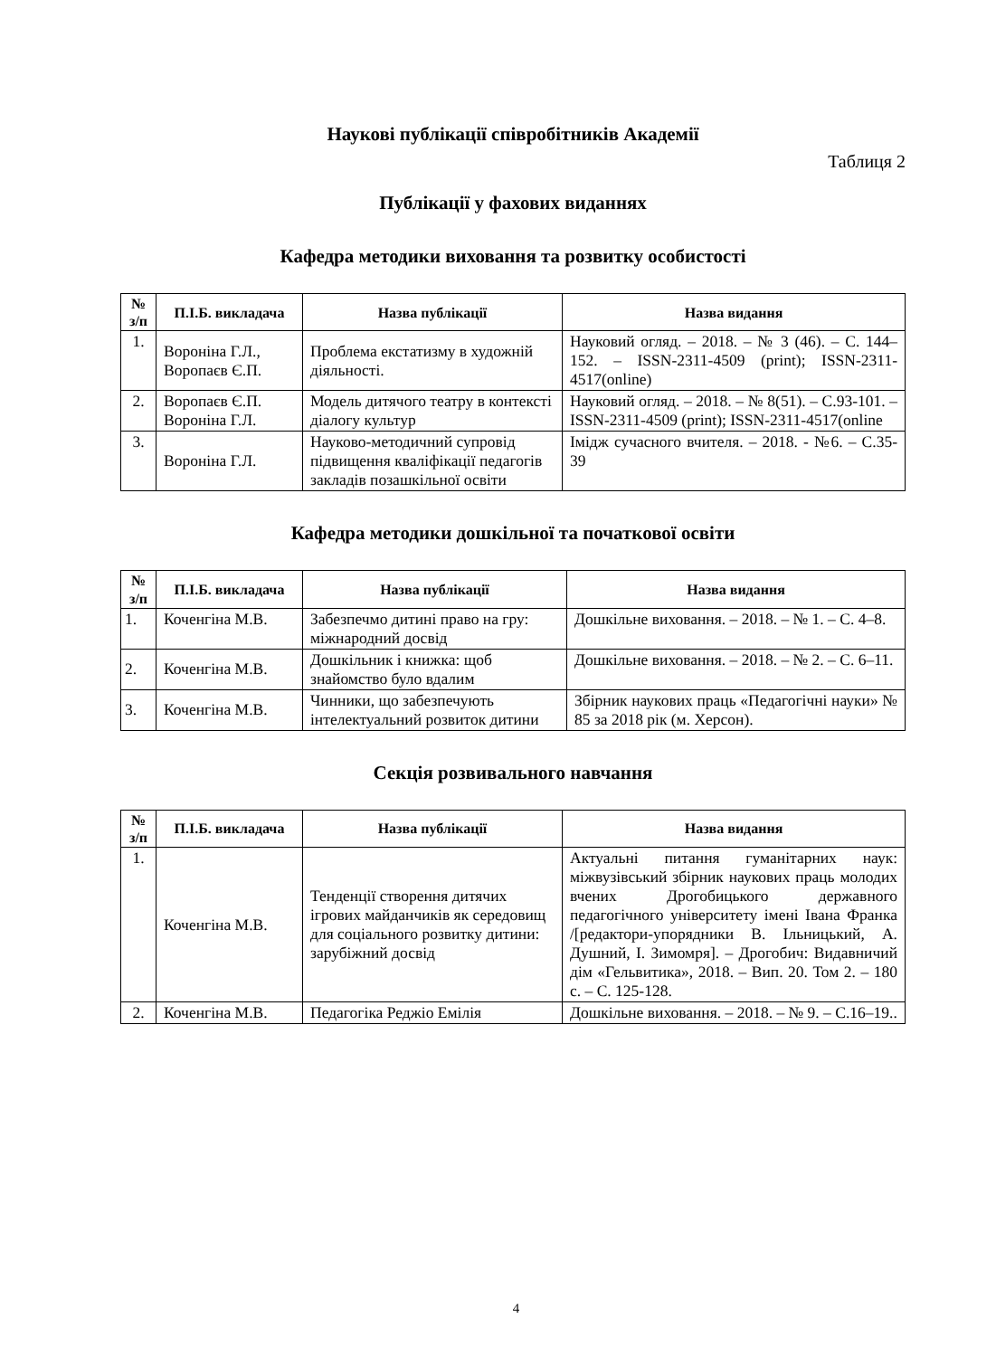Наукові публікації співробітників Академії
Таблиця 2
Публікації у фахових виданнях
Кафедра методики виховання та розвитку особистості
| № з/п | П.І.Б. викладача | Назва публікації | Назва видання |
| --- | --- | --- | --- |
| 1. | Вороніна Г.Л., Воропаєв Є.П. | Проблема екстатизму в художній діяльності. | Науковий огляд. – 2018. – № 3 (46). – С. 144–152. – ISSN-2311-4509 (print); ISSN-2311-4517(online) |
| 2. | Воропаєв Є.П. Вороніна Г.Л. | Модель дитячого театру в контексті діалогу культур | Науковий огляд. – 2018. – № 8(51). – С.93-101. – ISSN-2311-4509 (print); ISSN-2311-4517(online |
| 3. | Вороніна Г.Л. | Науково-методичний супровід підвищення кваліфікації педагогів закладів позашкільної освіти | Імідж сучасного вчителя. – 2018. - №6. – С.35-39 |
Кафедра методики дошкільної та початкової освіти
| № з/п | П.І.Б. викладача | Назва публікації | Назва видання |
| --- | --- | --- | --- |
| 1. | Коченгіна М.В. | Забезпечмо дитині право на гру: міжнародний досвід | Дошкільне виховання. – 2018. – № 1. – С. 4–8. |
| 2. | Коченгіна М.В. | Дошкільник і книжка: щоб знайомство було вдалим | Дошкільне виховання. – 2018. – № 2. – С. 6–11. |
| 3. | Коченгіна М.В. | Чинники, що забезпечують інтелектуальний розвиток дитини | Збірник наукових праць «Педагогічні науки» № 85 за 2018 рік (м. Херсон). |
Секція розвивального навчання
| № з/п | П.І.Б. викладача | Назва публікації | Назва видання |
| --- | --- | --- | --- |
| 1. | Коченгіна М.В. | Тенденції створення дитячих ігрових майданчиків як середовищ для соціального розвитку дитини: зарубіжний досвід | Актуальні питання гуманітарних наук: міжвузівський збірник наукових праць молодих вчених Дрогобицького державного педагогічного університету імені Івана Франка /[редактори-упорядники В. Ільницький, А. Душний, І. Зимомря]. – Дрогобич: Видавничий дім «Гельвитика», 2018. – Вип. 20. Том 2. – 180 с. – С. 125-128. |
| 2. | Коченгіна М.В. | Педагогіка Реджіо Емілія | Дошкільне виховання. – 2018. – № 9. – С.16–19.. |
4